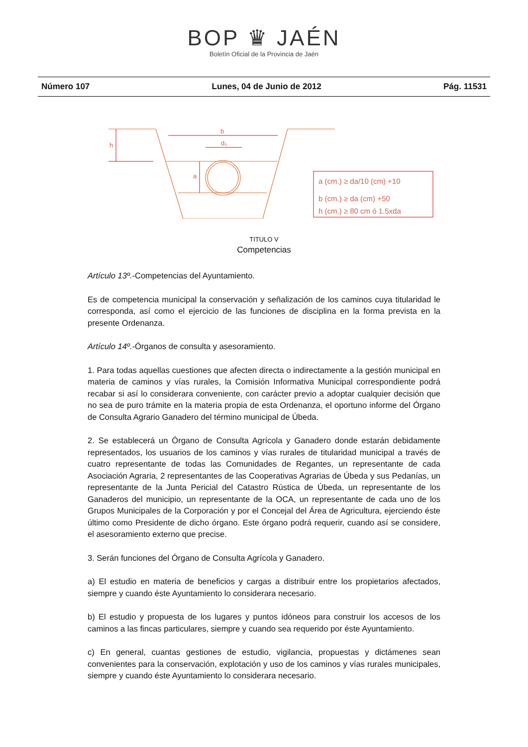BOP ♛ JAÉN
Boletín Oficial de la Provincia de Jaén
Número 107 Lunes, 04 de Junio de 2012 Pág. 11531
b
d₀
h
a
a (cm.) ≥ da/10 (cm) +10
b (cm.) ≥ da (cm) +50
h (cm.) ≥ 80 cm ó 1.5xda
TITULO V
Competencias
Artículo 13º.-Competencias del Ayuntamiento.
Es de competencia municipal la conservación y señalización de los caminos cuya titularidad le corresponda, así como el ejercicio de las funciones de disciplina en la forma prevista en la presente Ordenanza.
Artículo 14º.-Órganos de consulta y asesoramiento.
1. Para todas aquellas cuestiones que afecten directa o indirectamente a la gestión municipal en materia de caminos y vías rurales, la Comisión Informativa Municipal correspondiente podrá recabar si así lo considerara conveniente, con carácter previo a adoptar cualquier decisión que no sea de puro trámite en la materia propia de esta Ordenanza, el oportuno informe del Órgano de Consulta Agrario Ganadero del término municipal de Úbeda.
2. Se establecerá un Órgano de Consulta Agrícola y Ganadero donde estarán debidamente representados, los usuarios de los caminos y vías rurales de titularidad municipal a través de cuatro representante de todas las Comunidades de Regantes, un representante de cada Asociación Agraria, 2 representantes de las Cooperativas Agrarias de Úbeda y sus Pedanías, un representante de la Junta Pericial del Catastro Rústica de Úbeda, un representante de los Ganaderos del municipio, un representante de la OCA, un representante de cada uno de los Grupos Municipales de la Corporación y por el Concejal del Área de Agricultura, ejerciendo éste último como Presidente de dicho órgano. Este órgano podrá requerir, cuando así se considere, el asesoramiento externo que precise.
3. Serán funciones del Órgano de Consulta Agrícola y Ganadero.
a) El estudio en materia de beneficios y cargas a distribuir entre los propietarios afectados, siempre y cuando éste Ayuntamiento lo considerara necesario.
b) El estudio y propuesta de los lugares y puntos idóneos para construir los accesos de los caminos a las fincas particulares, siempre y cuando sea requerido por éste Ayuntamiento.
c) En general, cuantas gestiones de estudio, vigilancia, propuestas y dictámenes sean convenientes para la conservación, explotación y uso de los caminos y vías rurales municipales, siempre y cuando éste Ayuntamiento lo considerara necesario.